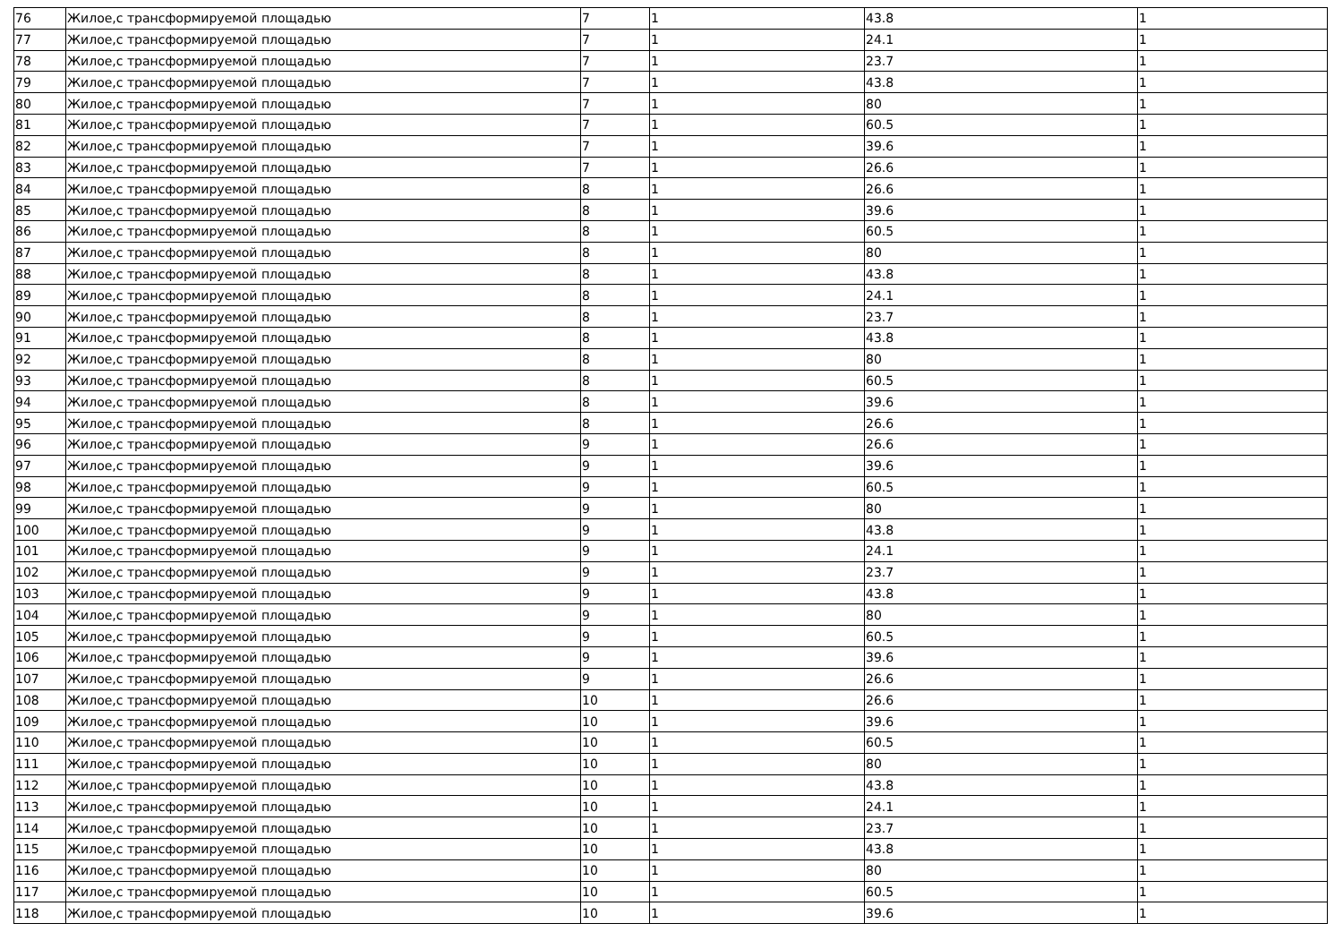| 76 | Жилое,с трансформируемой площадью | 7 | 1 | 43.8 | 1 |
| 77 | Жилое,с трансформируемой площадью | 7 | 1 | 24.1 | 1 |
| 78 | Жилое,с трансформируемой площадью | 7 | 1 | 23.7 | 1 |
| 79 | Жилое,с трансформируемой площадью | 7 | 1 | 43.8 | 1 |
| 80 | Жилое,с трансформируемой площадью | 7 | 1 | 80 | 1 |
| 81 | Жилое,с трансформируемой площадью | 7 | 1 | 60.5 | 1 |
| 82 | Жилое,с трансформируемой площадью | 7 | 1 | 39.6 | 1 |
| 83 | Жилое,с трансформируемой площадью | 7 | 1 | 26.6 | 1 |
| 84 | Жилое,с трансформируемой площадью | 8 | 1 | 26.6 | 1 |
| 85 | Жилое,с трансформируемой площадью | 8 | 1 | 39.6 | 1 |
| 86 | Жилое,с трансформируемой площадью | 8 | 1 | 60.5 | 1 |
| 87 | Жилое,с трансформируемой площадью | 8 | 1 | 80 | 1 |
| 88 | Жилое,с трансформируемой площадью | 8 | 1 | 43.8 | 1 |
| 89 | Жилое,с трансформируемой площадью | 8 | 1 | 24.1 | 1 |
| 90 | Жилое,с трансформируемой площадью | 8 | 1 | 23.7 | 1 |
| 91 | Жилое,с трансформируемой площадью | 8 | 1 | 43.8 | 1 |
| 92 | Жилое,с трансформируемой площадью | 8 | 1 | 80 | 1 |
| 93 | Жилое,с трансформируемой площадью | 8 | 1 | 60.5 | 1 |
| 94 | Жилое,с трансформируемой площадью | 8 | 1 | 39.6 | 1 |
| 95 | Жилое,с трансформируемой площадью | 8 | 1 | 26.6 | 1 |
| 96 | Жилое,с трансформируемой площадью | 9 | 1 | 26.6 | 1 |
| 97 | Жилое,с трансформируемой площадью | 9 | 1 | 39.6 | 1 |
| 98 | Жилое,с трансформируемой площадью | 9 | 1 | 60.5 | 1 |
| 99 | Жилое,с трансформируемой площадью | 9 | 1 | 80 | 1 |
| 100 | Жилое,с трансформируемой площадью | 9 | 1 | 43.8 | 1 |
| 101 | Жилое,с трансформируемой площадью | 9 | 1 | 24.1 | 1 |
| 102 | Жилое,с трансформируемой площадью | 9 | 1 | 23.7 | 1 |
| 103 | Жилое,с трансформируемой площадью | 9 | 1 | 43.8 | 1 |
| 104 | Жилое,с трансформируемой площадью | 9 | 1 | 80 | 1 |
| 105 | Жилое,с трансформируемой площадью | 9 | 1 | 60.5 | 1 |
| 106 | Жилое,с трансформируемой площадью | 9 | 1 | 39.6 | 1 |
| 107 | Жилое,с трансформируемой площадью | 9 | 1 | 26.6 | 1 |
| 108 | Жилое,с трансформируемой площадью | 10 | 1 | 26.6 | 1 |
| 109 | Жилое,с трансформируемой площадью | 10 | 1 | 39.6 | 1 |
| 110 | Жилое,с трансформируемой площадью | 10 | 1 | 60.5 | 1 |
| 111 | Жилое,с трансформируемой площадью | 10 | 1 | 80 | 1 |
| 112 | Жилое,с трансформируемой площадью | 10 | 1 | 43.8 | 1 |
| 113 | Жилое,с трансформируемой площадью | 10 | 1 | 24.1 | 1 |
| 114 | Жилое,с трансформируемой площадью | 10 | 1 | 23.7 | 1 |
| 115 | Жилое,с трансформируемой площадью | 10 | 1 | 43.8 | 1 |
| 116 | Жилое,с трансформируемой площадью | 10 | 1 | 80 | 1 |
| 117 | Жилое,с трансформируемой площадью | 10 | 1 | 60.5 | 1 |
| 118 | Жилое,с трансформируемой площадью | 10 | 1 | 39.6 | 1 |